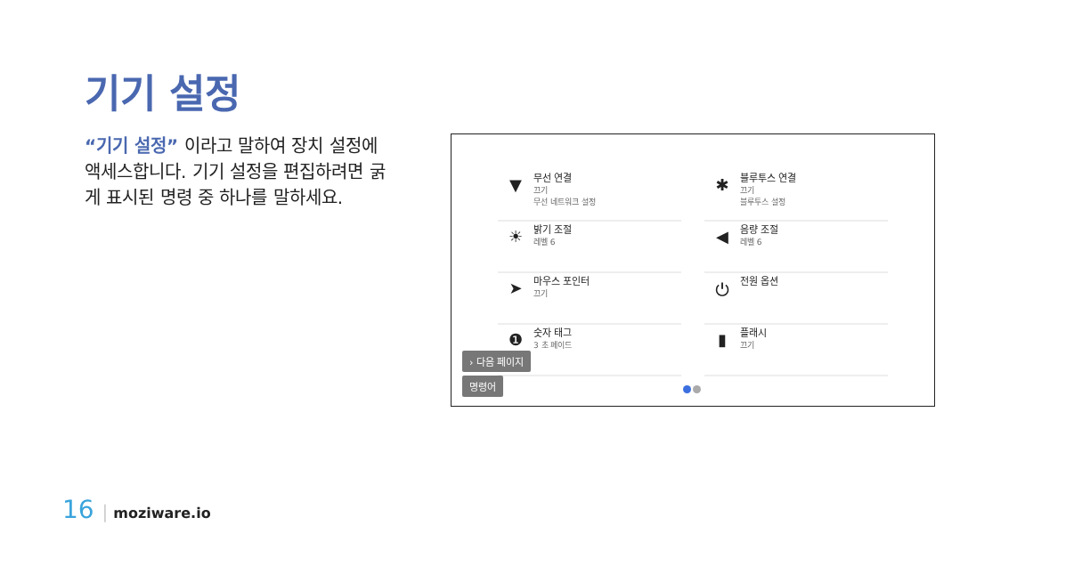기기 설정
“기기 설정” 이라고 말하여 장치 설정에 액세스합니다. 기기 설정을 편집하려면 굵게 표시된 명령 중 하나를 말하세요.
▼
무선 연결
끄기
무선 네트워크 설정
✱
블루투스 연결
끄기
블루투스 설정
☀
밝기 조절
레벨 6
◀
음량 조절
레벨 6
➤
마우스 포인터
끄기
⏻
전원 옵션
❶
숫자 태그
3 초 페이드
▮
플래시
끄기
› 다음 페이지
명령어
16 | moziware.io